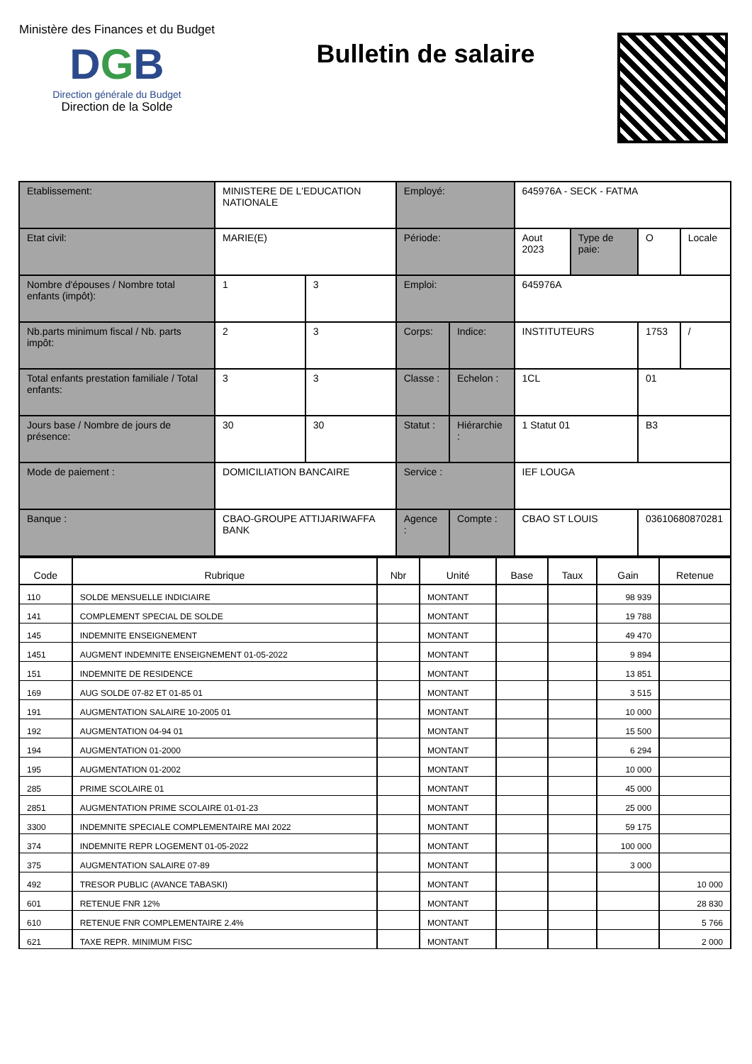Ministère des Finances et du Budget
DGB
Direction générale du Budget
Direction de la Solde
Bulletin de salaire
| Etablissement: | MINISTERE DE L'EDUCATION NATIONALE | | Employé: | | 645976A - SECK - FATMA | | | |
| Etat civil: | MARIE(E) | | Période: | | Aout 2023 | Type de paie: | O | Locale |
| Nombre d'épouses / Nombre total enfants (impôt): | 1 | 3 | Emploi: | | 645976A | | | |
| Nb.parts minimum fiscal / Nb. parts impôt: | 2 | 3 | Corps: | Indice: | INSTITUTEURS | | 1753 | / |
| Total enfants prestation familiale / Total enfants: | 3 | 3 | Classe : | Echelon : | 1CL | | 01 | |
| Jours base / Nombre de jours de présence: | 30 | 30 | Statut : | Hiérarchie : | 1 Statut 01 | | B3 | |
| Mode de paiement : | DOMICILIATION BANCAIRE | | Service : | | IEF LOUGA | | | |
| Banque : | CBAO-GROUPE ATTIJARIWAFFA BANK | | Agence : | Compte : | CBAO ST LOUIS | | 03610680870281 | |
| Code | Rubrique | Nbr | Unité | Base | Taux | Gain | Retenue |
| --- | --- | --- | --- | --- | --- | --- | --- |
| 110 | SOLDE MENSUELLE INDICIAIRE | | MONTANT | | | 98 939 | |
| 141 | COMPLEMENT SPECIAL DE SOLDE | | MONTANT | | | 19 788 | |
| 145 | INDEMNITE ENSEIGNEMENT | | MONTANT | | | 49 470 | |
| 1451 | AUGMENT INDEMNITE ENSEIGNEMENT 01-05-2022 | | MONTANT | | | 9 894 | |
| 151 | INDEMNITE DE RESIDENCE | | MONTANT | | | 13 851 | |
| 169 | AUG SOLDE 07-82 ET 01-85 01 | | MONTANT | | | 3 515 | |
| 191 | AUGMENTATION SALAIRE 10-2005 01 | | MONTANT | | | 10 000 | |
| 192 | AUGMENTATION 04-94 01 | | MONTANT | | | 15 500 | |
| 194 | AUGMENTATION 01-2000 | | MONTANT | | | 6 294 | |
| 195 | AUGMENTATION 01-2002 | | MONTANT | | | 10 000 | |
| 285 | PRIME SCOLAIRE 01 | | MONTANT | | | 45 000 | |
| 2851 | AUGMENTATION PRIME SCOLAIRE 01-01-23 | | MONTANT | | | 25 000 | |
| 3300 | INDEMNITE SPECIALE COMPLEMENTAIRE MAI 2022 | | MONTANT | | | 59 175 | |
| 374 | INDEMNITE REPR LOGEMENT 01-05-2022 | | MONTANT | | | 100 000 | |
| 375 | AUGMENTATION SALAIRE 07-89 | | MONTANT | | | 3 000 | |
| 492 | TRESOR PUBLIC (AVANCE TABASKI) | | MONTANT | | | | 10 000 |
| 601 | RETENUE FNR 12% | | MONTANT | | | | 28 830 |
| 610 | RETENUE FNR COMPLEMENTAIRE 2.4% | | MONTANT | | | | 5 766 |
| 621 | TAXE REPR. MINIMUM FISC | | MONTANT | | | | 2 000 |